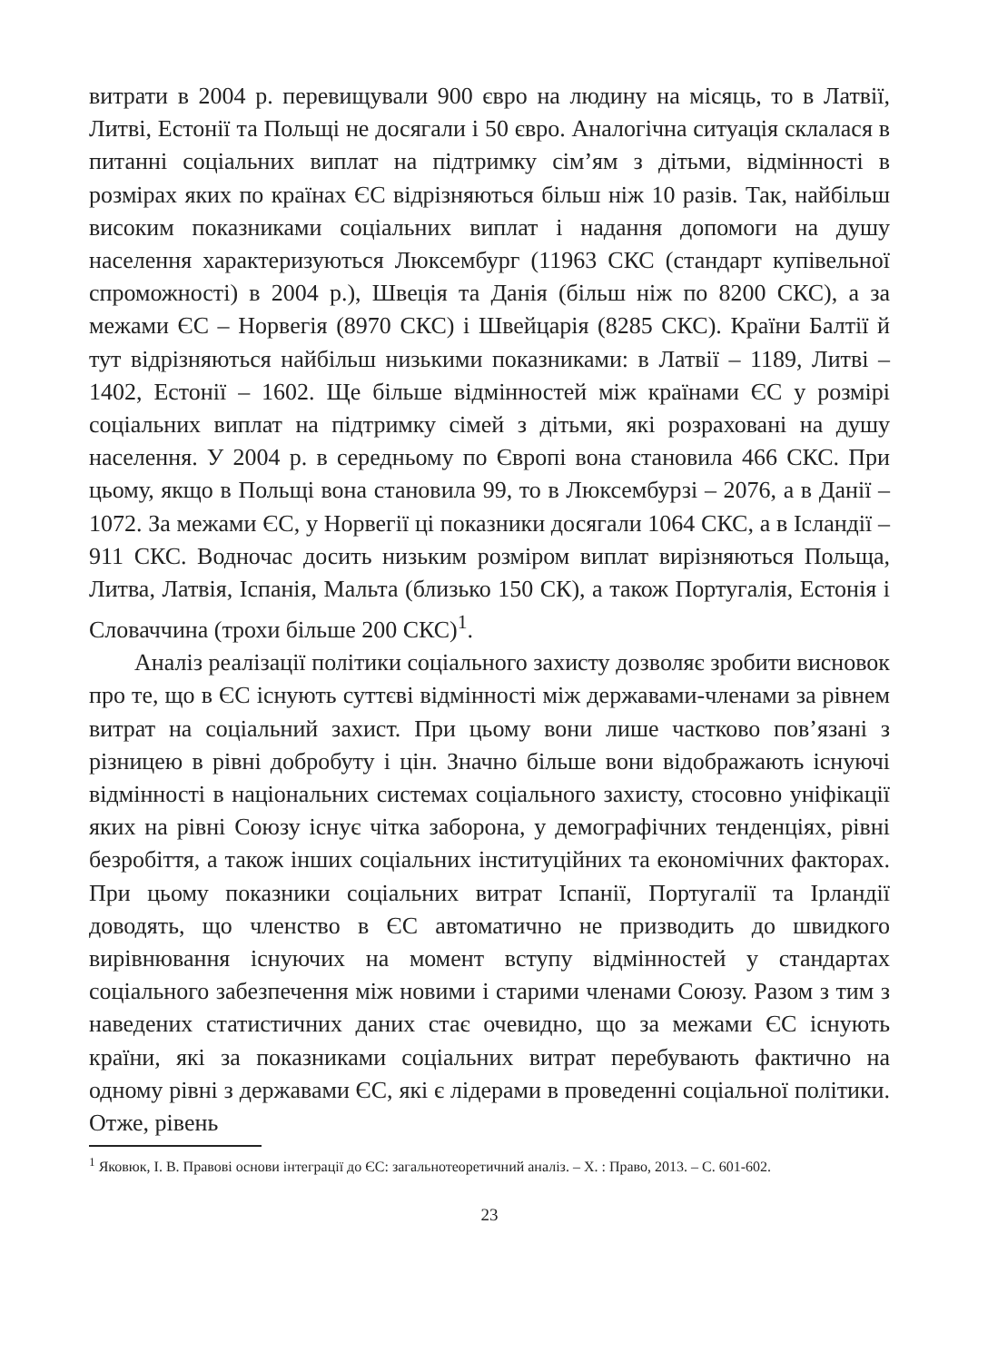витрати в 2004 р. перевищували 900 євро на людину на місяць, то в Латвії, Литві, Естонії та Польщі не досягали і 50 євро. Аналогічна ситуація склалася в питанні соціальних виплат на підтримку сім’ям з дітьми, відмінності в розмірах яких по країнах ЄС відрізняються більш ніж 10 разів. Так, найбільш високим показниками соціальних виплат і надання допомоги на душу населення характеризуються Люксембург (11963 СКС (стандарт купівельної спроможності) в 2004 р.), Швеція та Данія (більш ніж по 8200 СКС), а за межами ЄС – Норвегія (8970 СКС) і Швейцарія (8285 СКС). Країни Балтії й тут відрізняються найбільш низькими показниками: в Латвії – 1189, Литві – 1402, Естонії – 1602. Ще більше відмінностей між країнами ЄС у розмірі соціальних виплат на підтримку сімей з дітьми, які розраховані на душу населення. У 2004 р. в середньому по Європі вона становила 466 СКС. При цьому, якщо в Польщі вона становила 99, то в Люксембурзі – 2076, а в Данії – 1072. За межами ЄС, у Норвегії ці показники досягали 1064 СКС, а в Ісландії – 911 СКС. Водночас досить низьким розміром виплат вирізняються Польща, Литва, Латвія, Іспанія, Мальта (близько 150 СК), а також Португалія, Естонія і Словаччина (трохи більше 200 СКС)<sup>1</sup>.
Аналіз реалізації політики соціального захисту дозволяє зробити висновок про те, що в ЄС існують суттєві відмінності між державами-членами за рівнем витрат на соціальний захист. При цьому вони лише частково пов’язані з різницею в рівні добробуту і цін. Значно більше вони відображають існуючі відмінності в національних системах соціального захисту, стосовно уніфікації яких на рівні Союзу існує чітка заборона, у демографічних тенденціях, рівні безробіття, а також інших соціальних інституційних та економічних факторах. При цьому показники соціальних витрат Іспанії, Португалії та Ірландії доводять, що членство в ЄС автоматично не призводить до швидкого вирівнювання існуючих на момент вступу відмінностей у стандартах соціального забезпечення між новими і старими членами Союзу. Разом з тим з наведених статистичних даних стає очевидно, що за межами ЄС існують країни, які за показниками соціальних витрат перебувають фактично на одному рівні з державами ЄС, які є лідерами в проведенні соціальної політики. Отже, рівень
<sup>1</sup> Яковюк, І. В. Правові основи інтеграції до ЄС: загальнотеоретичний аналіз. – Х. : Право, 2013. – С. 601-602.
23